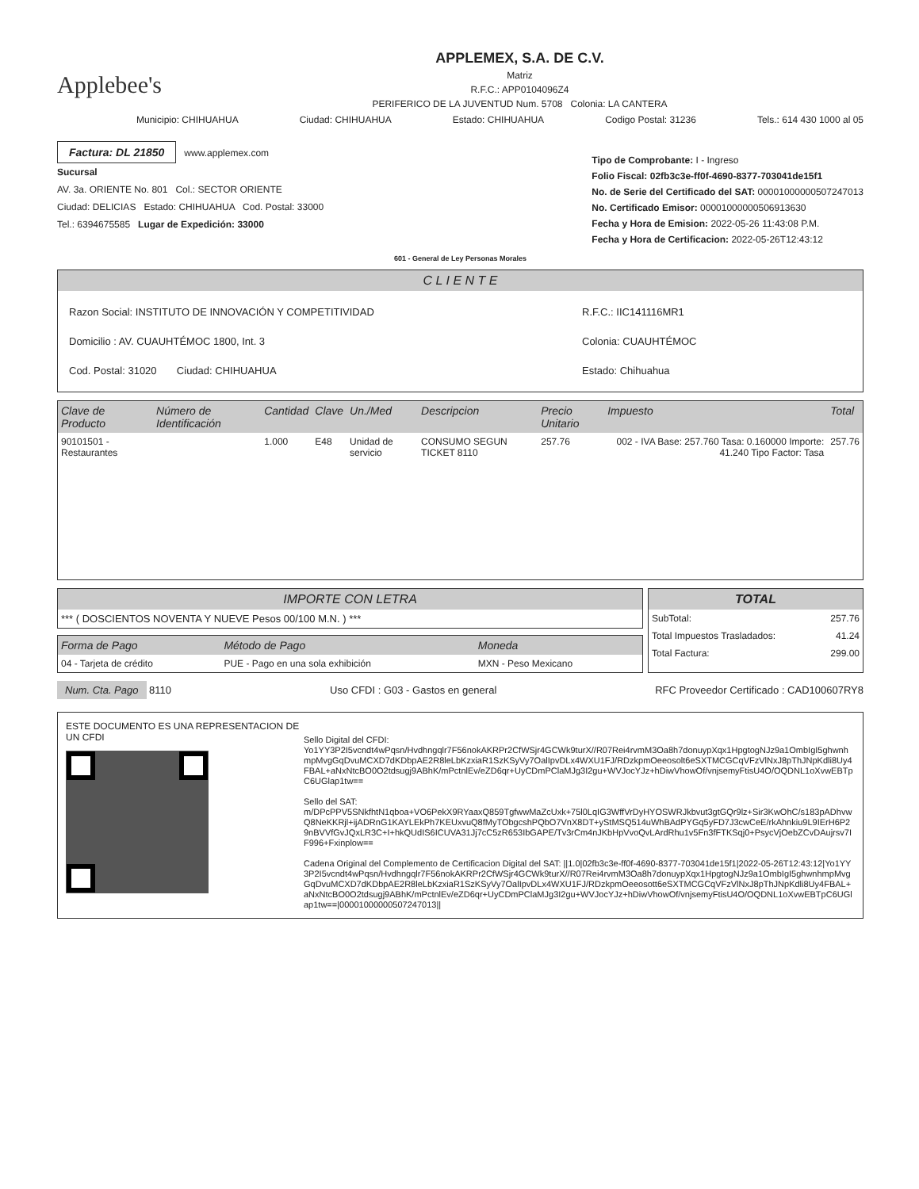Applebee's
APPLEMEX, S.A. DE C.V.
Matriz
R.F.C.: APP0104096Z4
PERIFERICO DE LA JUVENTUD Num. 5708 Colonia: LA CANTERA
Municipio: CHIHUAHUA Ciudad: CHIHUAHUA Estado: CHIHUAHUA Codigo Postal: 31236 Tels.: 614 430 1000 al 05
Factura: DL 21850
www.applemex.com
Sucursal
AV. 3a. ORIENTE No. 801 Col.: SECTOR ORIENTE
Ciudad: DELICIAS Estado: CHIHUAHUA Cod. Postal: 33000
Tel.: 6394675585 Lugar de Expedición: 33000
Tipo de Comprobante: I - Ingreso
Folio Fiscal: 02fb3c3e-ff0f-4690-8377-703041de15f1
No. de Serie del Certificado del SAT: 00001000000507247013
No. Certificado Emisor: 00001000000506913630
Fecha y Hora de Emision: 2022-05-26 11:43:08 P.M.
Fecha y Hora de Certificacion: 2022-05-26T12:43:12
601 - General de Ley Personas Morales
C L I E N T E
Razon Social: INSTITUTO DE INNOVACIÓN Y COMPETITIVIDAD R.F.C.: IIC141116MR1
Domicilio : AV. CUAUHTÉMOC 1800, Int. 3 Colonia: CUAUHTÉMOC
Cod. Postal: 31020 Ciudad: CHIHUAHUA Estado: Chihuahua
| Clave de Producto | Número de Identificación | Cantidad | Clave | Un./Med | Descripcion | Precio Unitario | Impuesto | Total |
| --- | --- | --- | --- | --- | --- | --- | --- | --- |
| 90101501 - Restaurantes | | 1.000 | E48 | Unidad de servicio | CONSUMO SEGUN TICKET 8110 | 257.76 | 002 - IVA Base: 257.760 Tasa: 0.160000 Importe: 41.240 Tipo Factor: Tasa | 257.76 |
IMPORTE CON LETRA
*** ( DOSCIENTOS NOVENTA Y NUEVE Pesos 00/100 M.N. ) ***
| Forma de Pago | Método de Pago | Moneda |
| --- | --- | --- |
| 04 - Tarjeta de crédito | PUE - Pago en una sola exhibición | MXN - Peso Mexicano |
TOTAL
| SubTotal: | 257.76 |
| Total Impuestos Trasladados: | 41.24 |
| Total Factura: | 299.00 |
Num. Cta. Pago 8110 Uso CFDI : G03 - Gastos en general RFC Proveedor Certificado : CAD100607RY8
ESTE DOCUMENTO ES UNA REPRESENTACION DE UN CFDI
Sello Digital del CFDI:
Yo1YY3P2I5vcndt4wPqsn/Hvdhngqlr7F56nokAKRPr2CfWSjr4GCWk9turX//R07Rei4rvmM3Oa8h7donuypXqx1HpgtogNJz9a1OmbIgI5ghwnhmpMvgGqDvuMCXD7dKDbpAE2R8leLbKzxiaR1SzKSyVy7OalIpvDLx4WXU1FJ/RDzkpmOeeosolt6eSXTMCGCqVFzVlNxJ8pThJNpKdli8Uy4FBAL+aNxNtcBO0O2tdsugj9ABhK/mPctnlEv/eZD6qr+UyCDmPClaMJg3I2gu+WVJocYJz+hDiwVhowOf/vnjsemyFtisU4O/OQDNL1oXvwEBTpC6UGlap1tw==
Sello del SAT:
m/DPcPPV5SNkfhtN1qboa+VO6PekX9RYaaxQ859TgfwwMaZcUxk+75l0LqIG3WffVrDyHYOSWRJkbvut3gtGQr9lz+Sir3KwOhC/s183pADhvwQ8NeKKRjl+ijADRnG1KAYLEkPh7KEUxvuQ8fMyTObgcshPQbO7VnX8DT+yStMSQ514uWhBAdPYGq5yFD7J3cwCeE/rkAhnkiu9L9IErH6P29nBVVfGvJQxLR3C+I+hkQUdIS6ICUVA31Jj7cC5zR653IbGAPE/Tv3rCm4nJKbHpVvoQvLArdRhu1v5Fn3fFTKSqj0+PsycVjOebZCvDAujrsv7IF996+Fxinplow==
Cadena Original del Complemento de Certificacion Digital del SAT: ||1.0|02fb3c3e-ff0f-4690-8377-703041de15f1|2022-05-26T12:43:12|Yo1YY3P2I5vcndt4wPqsn/Hvdhngqlr7F56nokAKRPr2CfWSjr4GCWk9turX//R07Rei4rvmM3Oa8h7donuypXqx1HpgtogNJz9a1OmbIgI5ghwnhmpMvgGqDvuMCXD7dKDbpAE2R8leLbKzxiaR1SzKSyVy7OalIpvDLx4WXU1FJ/RDzkpmOeeosott6eSXTMCGCqVFzVlNxJ8pThJNpKdli8Uy4FBAL+aNxNtcBO0O2tdsugj9ABhK/mPctnlEv/eZD6qr+UyCDmPClaMJg3I2gu+WVJocYJz+hDiwVhowOf/vnjsemyFtisU4O/OQDNL1oXvwEBTpC6UGlap1tw==|00001000000507247013||